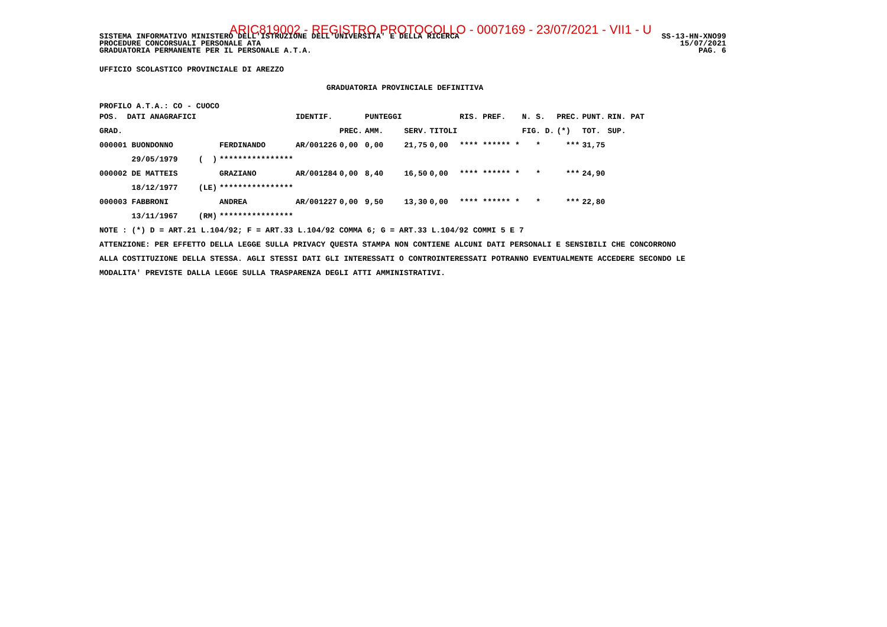ARIC819002 - REGISTRO PROTOCOLLO - 0007169 - 23/07/2021 - VII1 - U
SISTEMA INFORMATIVO MINISTERO DELL'ISTRUZIONE DELL'UNIVERSITA' E DELLA RICERCA SS-13-HN-XNO99
PROCEDURE CONCORSUALI PERSONALE ATA 15/07/2021
GRADUATORIA PERMANENTE PER IL PERSONALE A.T.A. PAG. 6
UFFICIO SCOLASTICO PROVINCIALE DI AREZZO
GRADUATORIA PROVINCIALE DEFINITIVA
PROFILO A.T.A.: CO - CUOCO
| POS. DATI ANAGRAFICI | | | IDENTIF. | | PUNTEGGI | | | RIS. PREF. | N. S. | PREC. | PUNT. | RIN. PAT |
| --- | --- | --- | --- | --- | --- | --- | --- | --- | --- | --- | --- | --- |
| GRAD. | | | | PREC. | AMM. | SERV. | TITOLI | | FIG. D. | (*) | TOT. | SUP. |
| 000001 BUONDONNO | | FERDINANDO | AR/001226 | 0,00 | 0,00 | 21,75 | 0,00 | **** ****** * | * | *** | 31,75 | |
| 29/05/1979 | ( ) | **************** | | | | | | | | | | |
| 000002 DE MATTEIS | | GRAZIANO | AR/001284 | 0,00 | 8,40 | 16,50 | 0,00 | **** ****** * | * | *** | 24,90 | |
| 18/12/1977 | (LE) | **************** | | | | | | | | | | |
| 000003 FABBRONI | | ANDREA | AR/001227 | 0,00 | 9,50 | 13,30 | 0,00 | **** ****** * | * | *** | 22,80 | |
| 13/11/1967 | (RM) | **************** | | | | | | | | | | |
NOTE : (*) D = ART.21 L.104/92; F = ART.33 L.104/92 COMMA 6; G = ART.33 L.104/92 COMMI 5 E 7
ATTENZIONE: PER EFFETTO DELLA LEGGE SULLA PRIVACY QUESTA STAMPA NON CONTIENE ALCUNI DATI PERSONALI E SENSIBILI CHE CONCORRONO
ALLA COSTITUZIONE DELLA STESSA. AGLI STESSI DATI GLI INTERESSATI O CONTROINTERESSATI POTRANNO EVENTUALMENTE ACCEDERE SECONDO LE
MODALITA' PREVISTE DALLA LEGGE SULLA TRASPARENZA DEGLI ATTI AMMINISTRATIVI.